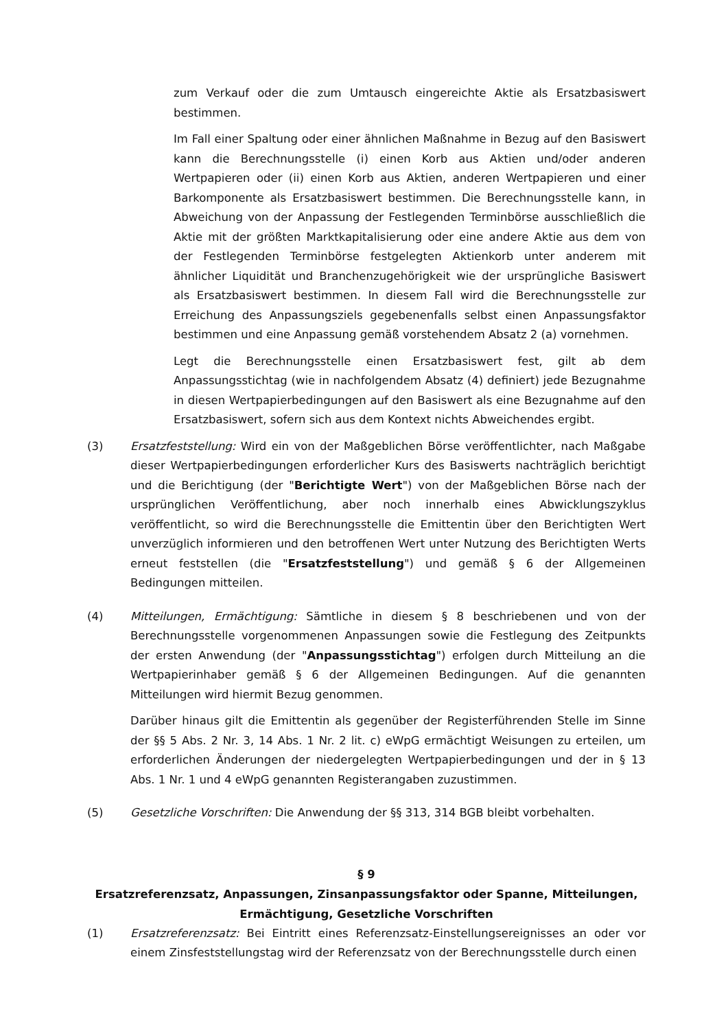zum Verkauf oder die zum Umtausch eingereichte Aktie als Ersatzbasiswert bestimmen.
Im Fall einer Spaltung oder einer ähnlichen Maßnahme in Bezug auf den Basiswert kann die Berechnungsstelle (i) einen Korb aus Aktien und/oder anderen Wertpapieren oder (ii) einen Korb aus Aktien, anderen Wertpapieren und einer Barkomponente als Ersatzbasiswert bestimmen. Die Berechnungsstelle kann, in Abweichung von der Anpassung der Festlegenden Terminbörse ausschließlich die Aktie mit der größten Marktkapitalisierung oder eine andere Aktie aus dem von der Festlegenden Terminbörse festgelegten Aktienkorb unter anderem mit ähnlicher Liquidität und Branchenzugehörigkeit wie der ursprüngliche Basiswert als Ersatzbasiswert bestimmen. In diesem Fall wird die Berechnungsstelle zur Erreichung des Anpassungsziels gegebenenfalls selbst einen Anpassungsfaktor bestimmen und eine Anpassung gemäß vorstehendem Absatz 2 (a) vornehmen.
Legt die Berechnungsstelle einen Ersatzbasiswert fest, gilt ab dem Anpassungsstichtag (wie in nachfolgendem Absatz (4) definiert) jede Bezugnahme in diesen Wertpapierbedingungen auf den Basiswert als eine Bezugnahme auf den Ersatzbasiswert, sofern sich aus dem Kontext nichts Abweichendes ergibt.
(3) Ersatzfeststellung: Wird ein von der Maßgeblichen Börse veröffentlichter, nach Maßgabe dieser Wertpapierbedingungen erforderlicher Kurs des Basiswerts nachträglich berichtigt und die Berichtigung (der "Berichtigte Wert") von der Maßgeblichen Börse nach der ursprünglichen Veröffentlichung, aber noch innerhalb eines Abwicklungszyklus veröffentlicht, so wird die Berechnungsstelle die Emittentin über den Berichtigten Wert unverzüglich informieren und den betroffenen Wert unter Nutzung des Berichtigten Werts erneut feststellen (die "Ersatzfeststellung") und gemäß § 6 der Allgemeinen Bedingungen mitteilen.
(4) Mitteilungen, Ermächtigung: Sämtliche in diesem § 8 beschriebenen und von der Berechnungsstelle vorgenommenen Anpassungen sowie die Festlegung des Zeitpunkts der ersten Anwendung (der "Anpassungsstichtag") erfolgen durch Mitteilung an die Wertpapierinhaber gemäß § 6 der Allgemeinen Bedingungen. Auf die genannten Mitteilungen wird hiermit Bezug genommen.
Darüber hinaus gilt die Emittentin als gegenüber der Registerführenden Stelle im Sinne der §§ 5 Abs. 2 Nr. 3, 14 Abs. 1 Nr. 2 lit. c) eWpG ermächtigt Weisungen zu erteilen, um erforderlichen Änderungen der niedergelegten Wertpapierbedingungen und der in § 13 Abs. 1 Nr. 1 und 4 eWpG genannten Registerangaben zuzustimmen.
(5) Gesetzliche Vorschriften: Die Anwendung der §§ 313, 314 BGB bleibt vorbehalten.
§ 9
Ersatzreferenzsatz, Anpassungen, Zinsanpassungsfaktor oder Spanne, Mitteilungen, Ermächtigung, Gesetzliche Vorschriften
(1) Ersatzreferenzsatz: Bei Eintritt eines Referenzsatz-Einstellungsereignisses an oder vor einem Zinsfeststellungstag wird der Referenzsatz von der Berechnungsstelle durch einen